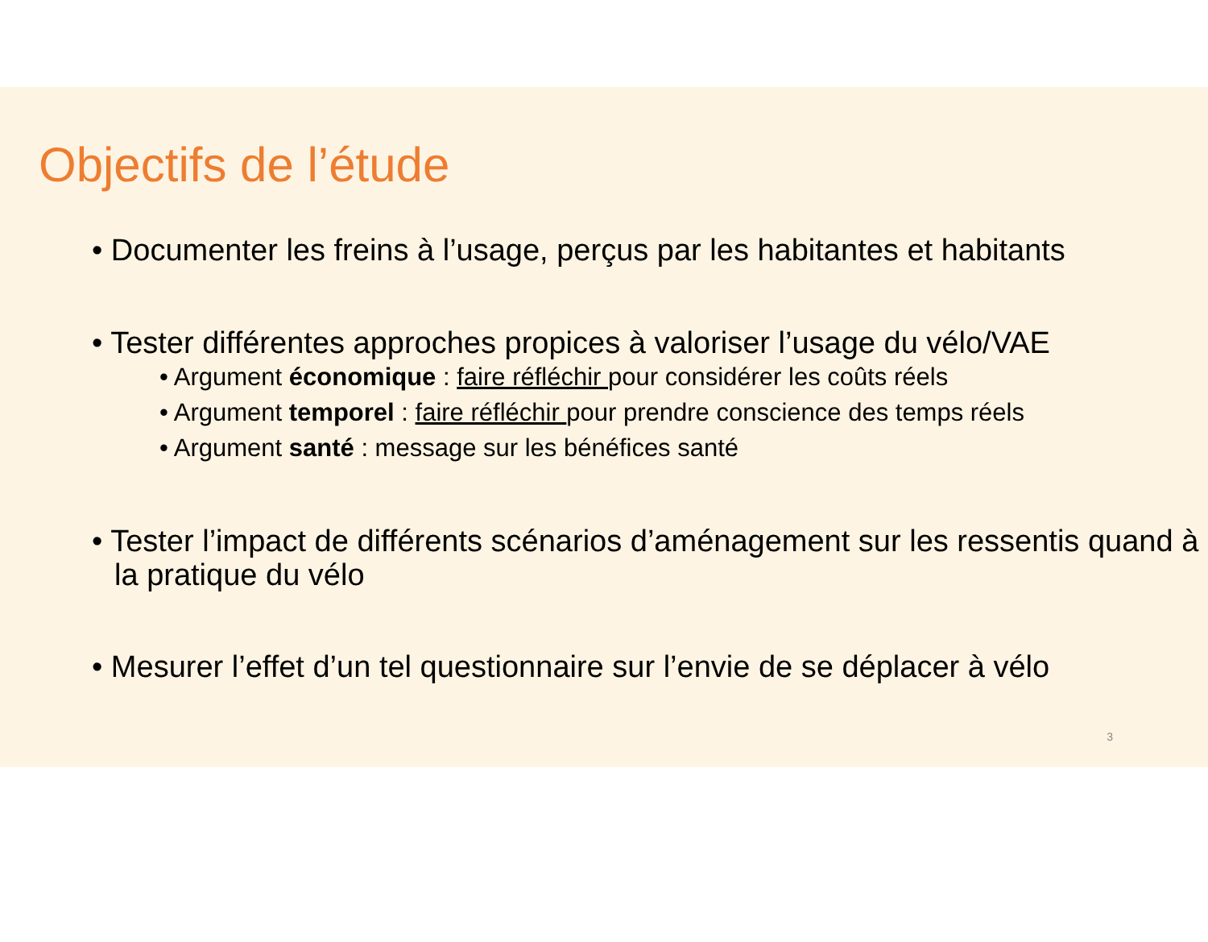Objectifs de l’étude
• Documenter les freins à l’usage, perçus par les habitantes et habitants
• Tester différentes approches propices à valoriser l’usage du vélo/VAE
• Argument économique : faire réfléchir pour considérer les coûts réels
• Argument temporel : faire réfléchir pour prendre conscience des temps réels
• Argument santé : message sur les bénéfices santé
• Tester l’impact de différents scénarios d’aménagement sur les ressentis quand à la pratique du vélo
• Mesurer l’effet d’un tel questionnaire sur l’envie de se déplacer à vélo
3